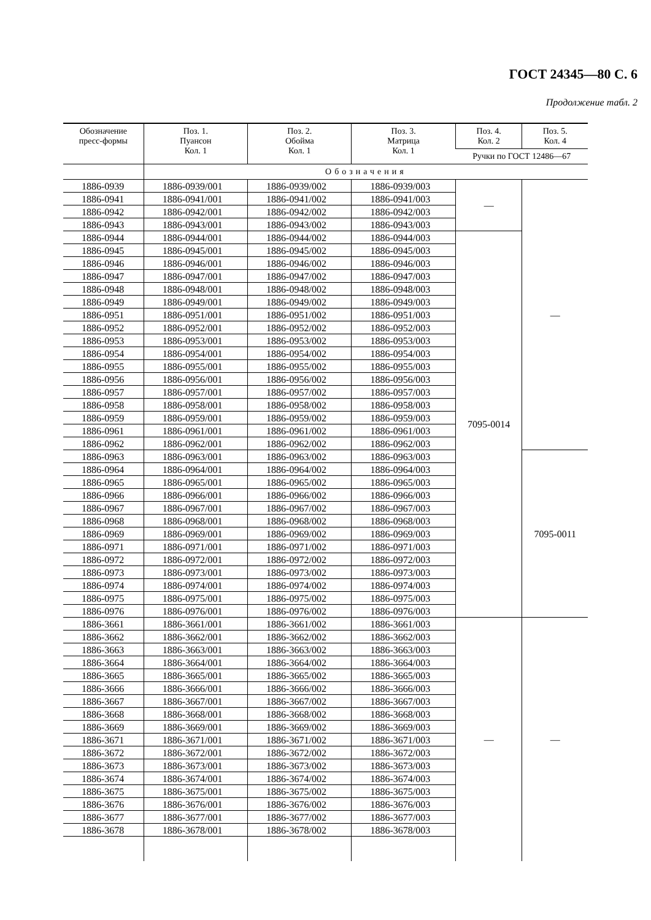ГОСТ 24345—80 С. 6
Продолжение табл. 2
| Обозначение пресс-формы | Поз. 1. Пуансон Кол. 1 | Поз. 2. Обойма Кол. 1 | Поз. 3. Матрица Кол. 1 | Поз. 4. Кол. 2 | Поз. 5. Кол. 4 |
| --- | --- | --- | --- | --- | --- |
| | | | | Ручки по ГОСТ 12486—67 | |
| | Обозначения | | | | |
| 1886-0939 | 1886-0939/001 | 1886-0939/002 | 1886-0939/003 | — | — |
| 1886-0941 | 1886-0941/001 | 1886-0941/002 | 1886-0941/003 | | |
| 1886-0942 | 1886-0942/001 | 1886-0942/002 | 1886-0942/003 | | |
| 1886-0943 | 1886-0943/001 | 1886-0943/002 | 1886-0943/003 | | |
| 1886-0944 | 1886-0944/001 | 1886-0944/002 | 1886-0944/003 | 7095-0014 | |
| 1886-0945 | 1886-0945/001 | 1886-0945/002 | 1886-0945/003 | | |
| 1886-0946 | 1886-0946/001 | 1886-0946/002 | 1886-0946/003 | | |
| 1886-0947 | 1886-0947/001 | 1886-0947/002 | 1886-0947/003 | | |
| 1886-0948 | 1886-0948/001 | 1886-0948/002 | 1886-0948/003 | | |
| 1886-0949 | 1886-0949/001 | 1886-0949/002 | 1886-0949/003 | | |
| 1886-0951 | 1886-0951/001 | 1886-0951/002 | 1886-0951/003 | | |
| 1886-0952 | 1886-0952/001 | 1886-0952/002 | 1886-0952/003 | | |
| 1886-0953 | 1886-0953/001 | 1886-0953/002 | 1886-0953/003 | | |
| 1886-0954 | 1886-0954/001 | 1886-0954/002 | 1886-0954/003 | | |
| 1886-0955 | 1886-0955/001 | 1886-0955/002 | 1886-0955/003 | | |
| 1886-0956 | 1886-0956/001 | 1886-0956/002 | 1886-0956/003 | | |
| 1886-0957 | 1886-0957/001 | 1886-0957/002 | 1886-0957/003 | | |
| 1886-0958 | 1886-0958/001 | 1886-0958/002 | 1886-0958/003 | | |
| 1886-0959 | 1886-0959/001 | 1886-0959/002 | 1886-0959/003 | | |
| 1886-0961 | 1886-0961/001 | 1886-0961/002 | 1886-0961/003 | | |
| 1886-0962 | 1886-0962/001 | 1886-0962/002 | 1886-0962/003 | | |
| 1886-0963 | 1886-0963/001 | 1886-0963/002 | 1886-0963/003 | | 7095-0011 |
| 1886-0964 | 1886-0964/001 | 1886-0964/002 | 1886-0964/003 | | |
| 1886-0965 | 1886-0965/001 | 1886-0965/002 | 1886-0965/003 | | |
| 1886-0966 | 1886-0966/001 | 1886-0966/002 | 1886-0966/003 | | |
| 1886-0967 | 1886-0967/001 | 1886-0967/002 | 1886-0967/003 | | |
| 1886-0968 | 1886-0968/001 | 1886-0968/002 | 1886-0968/003 | | |
| 1886-0969 | 1886-0969/001 | 1886-0969/002 | 1886-0969/003 | | |
| 1886-0971 | 1886-0971/001 | 1886-0971/002 | 1886-0971/003 | | |
| 1886-0972 | 1886-0972/001 | 1886-0972/002 | 1886-0972/003 | | |
| 1886-0973 | 1886-0973/001 | 1886-0973/002 | 1886-0973/003 | | |
| 1886-0974 | 1886-0974/001 | 1886-0974/002 | 1886-0974/003 | | |
| 1886-0975 | 1886-0975/001 | 1886-0975/002 | 1886-0975/003 | | |
| 1886-0976 | 1886-0976/001 | 1886-0976/002 | 1886-0976/003 | | |
| 1886-3661 | 1886-3661/001 | 1886-3661/002 | 1886-3661/003 | — | — |
| 1886-3662 | 1886-3662/001 | 1886-3662/002 | 1886-3662/003 | | |
| 1886-3663 | 1886-3663/001 | 1886-3663/002 | 1886-3663/003 | | |
| 1886-3664 | 1886-3664/001 | 1886-3664/002 | 1886-3664/003 | | |
| 1886-3665 | 1886-3665/001 | 1886-3665/002 | 1886-3665/003 | | |
| 1886-3666 | 1886-3666/001 | 1886-3666/002 | 1886-3666/003 | | |
| 1886-3667 | 1886-3667/001 | 1886-3667/002 | 1886-3667/003 | | |
| 1886-3668 | 1886-3668/001 | 1886-3668/002 | 1886-3668/003 | | |
| 1886-3669 | 1886-3669/001 | 1886-3669/002 | 1886-3669/003 | | |
| 1886-3671 | 1886-3671/001 | 1886-3671/002 | 1886-3671/003 | | |
| 1886-3672 | 1886-3672/001 | 1886-3672/002 | 1886-3672/003 | | |
| 1886-3673 | 1886-3673/001 | 1886-3673/002 | 1886-3673/003 | | |
| 1886-3674 | 1886-3674/001 | 1886-3674/002 | 1886-3674/003 | | |
| 1886-3675 | 1886-3675/001 | 1886-3675/002 | 1886-3675/003 | | |
| 1886-3676 | 1886-3676/001 | 1886-3676/002 | 1886-3676/003 | | |
| 1886-3677 | 1886-3677/001 | 1886-3677/002 | 1886-3677/003 | | |
| 1886-3678 | 1886-3678/001 | 1886-3678/002 | 1886-3678/003 | | |